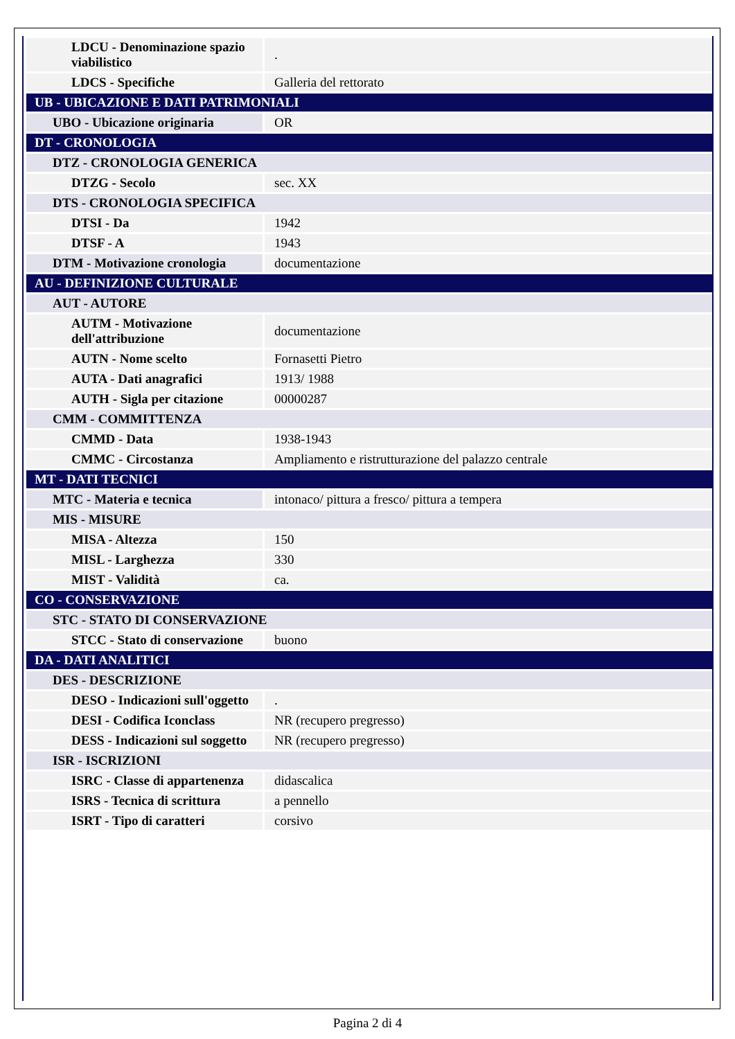| LDCU - Denominazione spazio viabilistico | . |
| LDCS - Specifiche | Galleria del rettorato |
| UB - UBICAZIONE E DATI PATRIMONIALI | |
| UBO - Ubicazione originaria | OR |
| DT - CRONOLOGIA | |
| DTZ - CRONOLOGIA GENERICA | |
| DTZG - Secolo | sec. XX |
| DTS - CRONOLOGIA SPECIFICA | |
| DTSI - Da | 1942 |
| DTSF - A | 1943 |
| DTM - Motivazione cronologia | documentazione |
| AU - DEFINIZIONE CULTURALE | |
| AUT - AUTORE | |
| AUTM - Motivazione dell'attribuzione | documentazione |
| AUTN - Nome scelto | Fornasetti Pietro |
| AUTA - Dati anagrafici | 1913/ 1988 |
| AUTH - Sigla per citazione | 00000287 |
| CMM - COMMITTENZA | |
| CMMD - Data | 1938-1943 |
| CMMC - Circostanza | Ampliamento e ristrutturazione del palazzo centrale |
| MT - DATI TECNICI | |
| MTC - Materia e tecnica | intonaco/ pittura a fresco/ pittura a tempera |
| MIS - MISURE | |
| MISA - Altezza | 150 |
| MISL - Larghezza | 330 |
| MIST - Validità | ca. |
| CO - CONSERVAZIONE | |
| STC - STATO DI CONSERVAZIONE | |
| STCC - Stato di conservazione | buono |
| DA - DATI ANALITICI | |
| DES - DESCRIZIONE | |
| DESO - Indicazioni sull'oggetto | . |
| DESI - Codifica Iconclass | NR (recupero pregresso) |
| DESS - Indicazioni sul soggetto | NR (recupero pregresso) |
| ISR - ISCRIZIONI | |
| ISRC - Classe di appartenenza | didascalica |
| ISRS - Tecnica di scrittura | a pennello |
| ISRT - Tipo di caratteri | corsivo |
Pagina 2 di 4